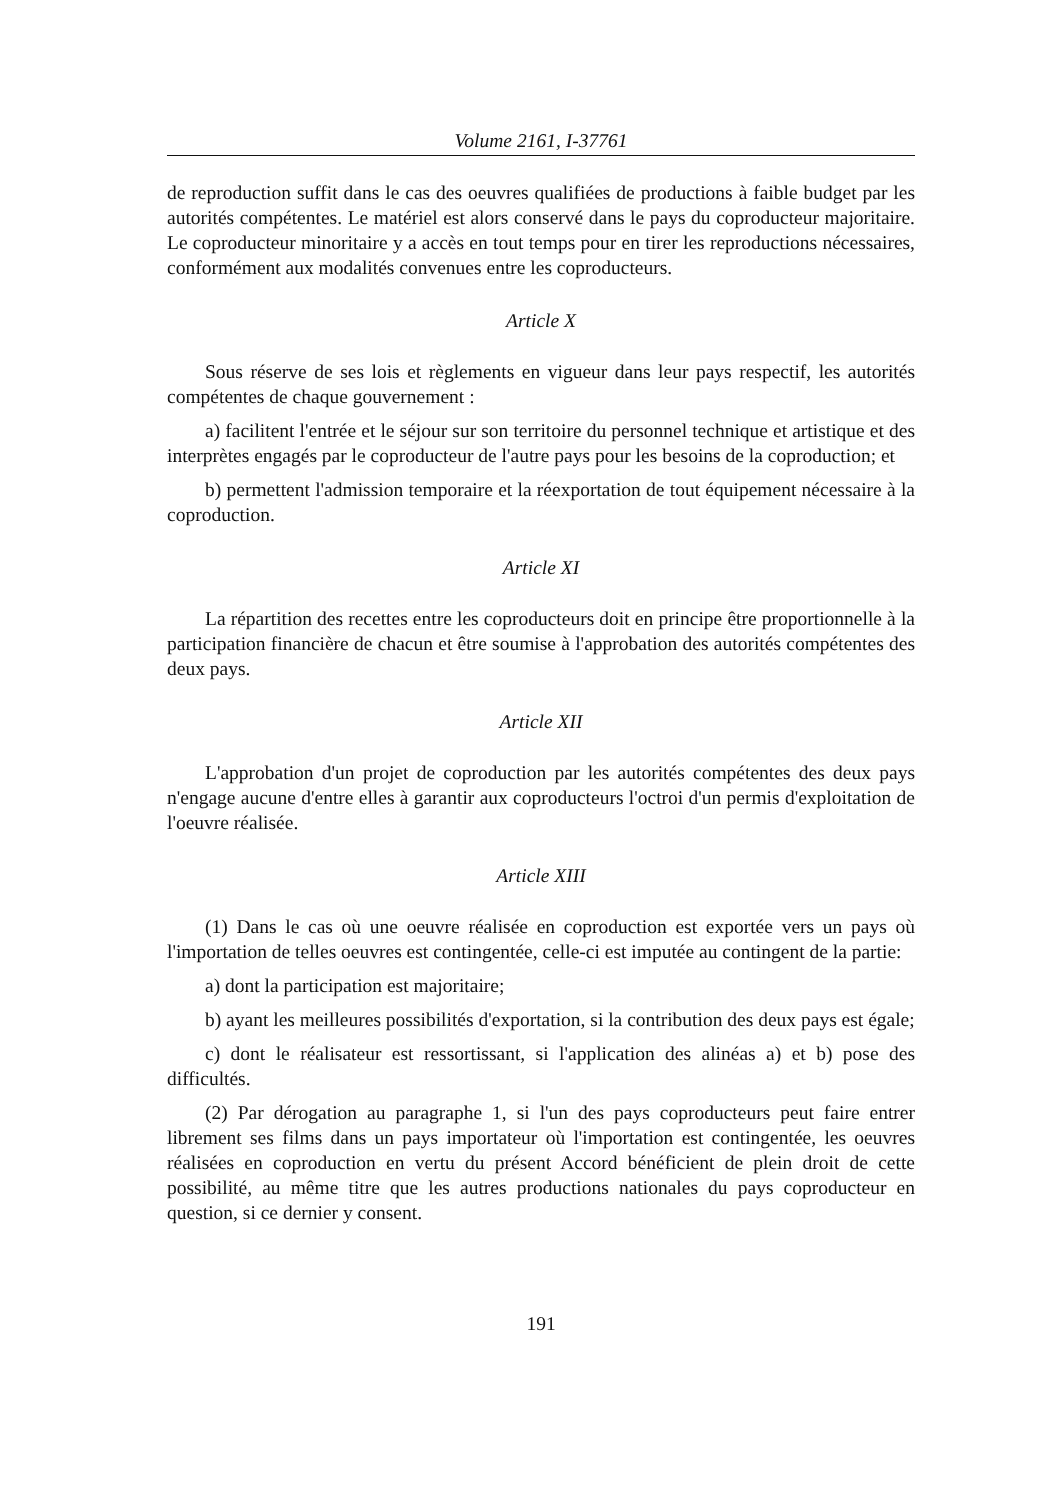Volume 2161, I-37761
de reproduction suffit dans le cas des oeuvres qualifiées de productions à faible budget par les autorités compétentes. Le matériel est alors conservé dans le pays du coproducteur majoritaire. Le coproducteur minoritaire y a accès en tout temps pour en tirer les reproductions nécessaires, conformément aux modalités convenues entre les coproducteurs.
Article X
Sous réserve de ses lois et règlements en vigueur dans leur pays respectif, les autorités compétentes de chaque gouvernement :
a) facilitent l'entrée et le séjour sur son territoire du personnel technique et artistique et des interprètes engagés par le coproducteur de l'autre pays pour les besoins de la coproduction; et
b) permettent l'admission temporaire et la réexportation de tout équipement nécessaire à la coproduction.
Article XI
La répartition des recettes entre les coproducteurs doit en principe être proportionnelle à la participation financière de chacun et être soumise à l'approbation des autorités compétentes des deux pays.
Article XII
L'approbation d'un projet de coproduction par les autorités compétentes des deux pays n'engage aucune d'entre elles à garantir aux coproducteurs l'octroi d'un permis d'exploitation de l'oeuvre réalisée.
Article XIII
(1) Dans le cas où une oeuvre réalisée en coproduction est exportée vers un pays où l'importation de telles oeuvres est contingentée, celle-ci est imputée au contingent de la partie:
a) dont la participation est majoritaire;
b) ayant les meilleures possibilités d'exportation, si la contribution des deux pays est égale;
c) dont le réalisateur est ressortissant, si l'application des alinéas a) et b) pose des difficultés.
(2) Par dérogation au paragraphe 1, si l'un des pays coproducteurs peut faire entrer librement ses films dans un pays importateur où l'importation est contingentée, les oeuvres réalisées en coproduction en vertu du présent Accord bénéficient de plein droit de cette possibilité, au même titre que les autres productions nationales du pays coproducteur en question, si ce dernier y consent.
191